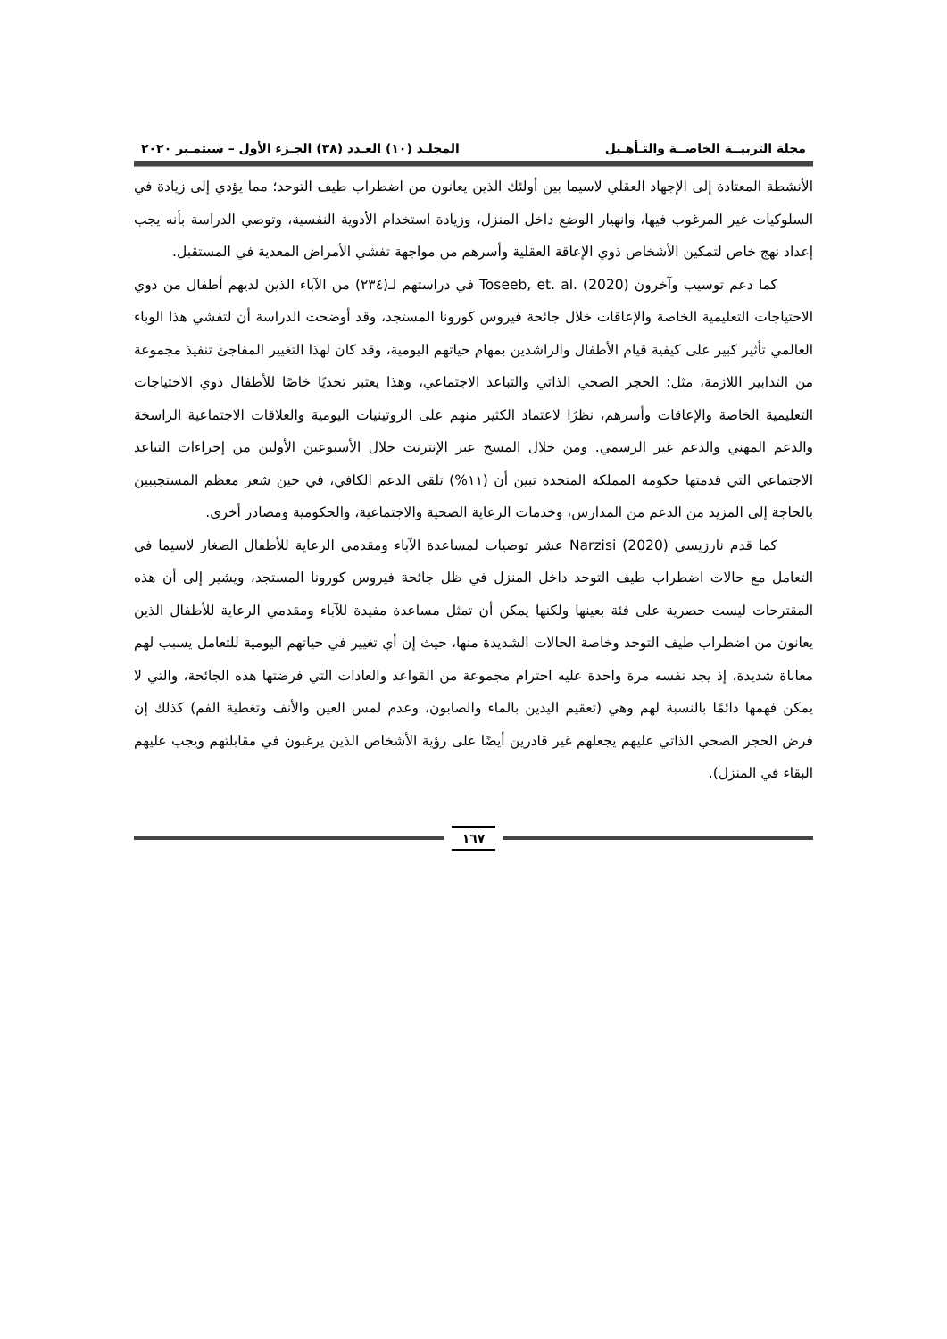مجلة التربيــة الخاصــة والتـأهـيل المجلـد (١٠) العـدد (٣٨) الجـزء الأول – سبتمـبر ٢٠٢٠
الأنشطة المعتادة إلى الإجهاد العقلي لاسيما بين أولئك الذين يعانون من اضطراب طيف التوحد؛ مما يؤدي إلى زيادة في السلوكيات غير المرغوب فيها، وانهيار الوضع داخل المنزل، وزيادة استخدام الأدوية النفسية، وتوصي الدراسة بأنه يجب إعداد نهج خاص لتمكين الأشخاص ذوي الإعاقة العقلية وأسرهم من مواجهة تفشي الأمراض المعدية في المستقبل.
كما دعم توسيب وآخرون Toseeb, et. al. (2020) في دراستهم لـ(٢٣٤) من الآباء الذين لديهم أطفال من ذوي الاحتياجات التعليمية الخاصة والإعاقات خلال جائحة فيروس كورونا المستجد، وقد أوضحت الدراسة أن لتفشي هذا الوباء العالمي تأثير كبير على كيفية قيام الأطفال والراشدين بمهام حياتهم اليومية، وقد كان لهذا التغيير المفاجئ تنفيذ مجموعة من التدابير اللازمة، مثل: الحجر الصحي الذاتي والتباعد الاجتماعي، وهذا يعتبر تحديًا خاصًا للأطفال ذوي الاحتياجات التعليمية الخاصة والإعاقات وأسرهم، نظرًا لاعتماد الكثير منهم على الروتينيات اليومية والعلاقات الاجتماعية الراسخة والدعم المهني والدعم غير الرسمي. ومن خلال المسح عبر الإنترنت خلال الأسبوعين الأولين من إجراءات التباعد الاجتماعي التي قدمتها حكومة المملكة المتحدة تبين أن (١١%) تلقى الدعم الكافي، في حين شعر معظم المستجيبين بالحاجة إلى المزيد من الدعم من المدارس، وخدمات الرعاية الصحية والاجتماعية، والحكومية ومصادر أخرى.
كما قدم نارزيسي Narzisi (2020) عشر توصيات لمساعدة الآباء ومقدمي الرعاية للأطفال الصغار لاسيما في التعامل مع حالات اضطراب طيف التوحد داخل المنزل في ظل جائحة فيروس كورونا المستجد، ويشير إلى أن هذه المقترحات ليست حصرية على فئة بعينها ولكنها يمكن أن تمثل مساعدة مفيدة للآباء ومقدمي الرعاية للأطفال الذين يعانون من اضطراب طيف التوحد وخاصة الحالات الشديدة منها، حيث إن أي تغيير في حياتهم اليومية للتعامل يسبب لهم معاناة شديدة، إذ يجد نفسه مرة واحدة عليه احترام مجموعة من القواعد والعادات التي فرضتها هذه الجائحة، والتي لا يمكن فهمها دائمًا بالنسبة لهم وهي (تعقيم اليدين بالماء والصابون، وعدم لمس العين والأنف وتغطية الفم) كذلك إن فرض الحجر الصحي الذاتي عليهم يجعلهم غير قادرين أيضًا على رؤية الأشخاص الذين يرغبون في مقابلتهم ويجب عليهم البقاء في المنزل).
١٦٧